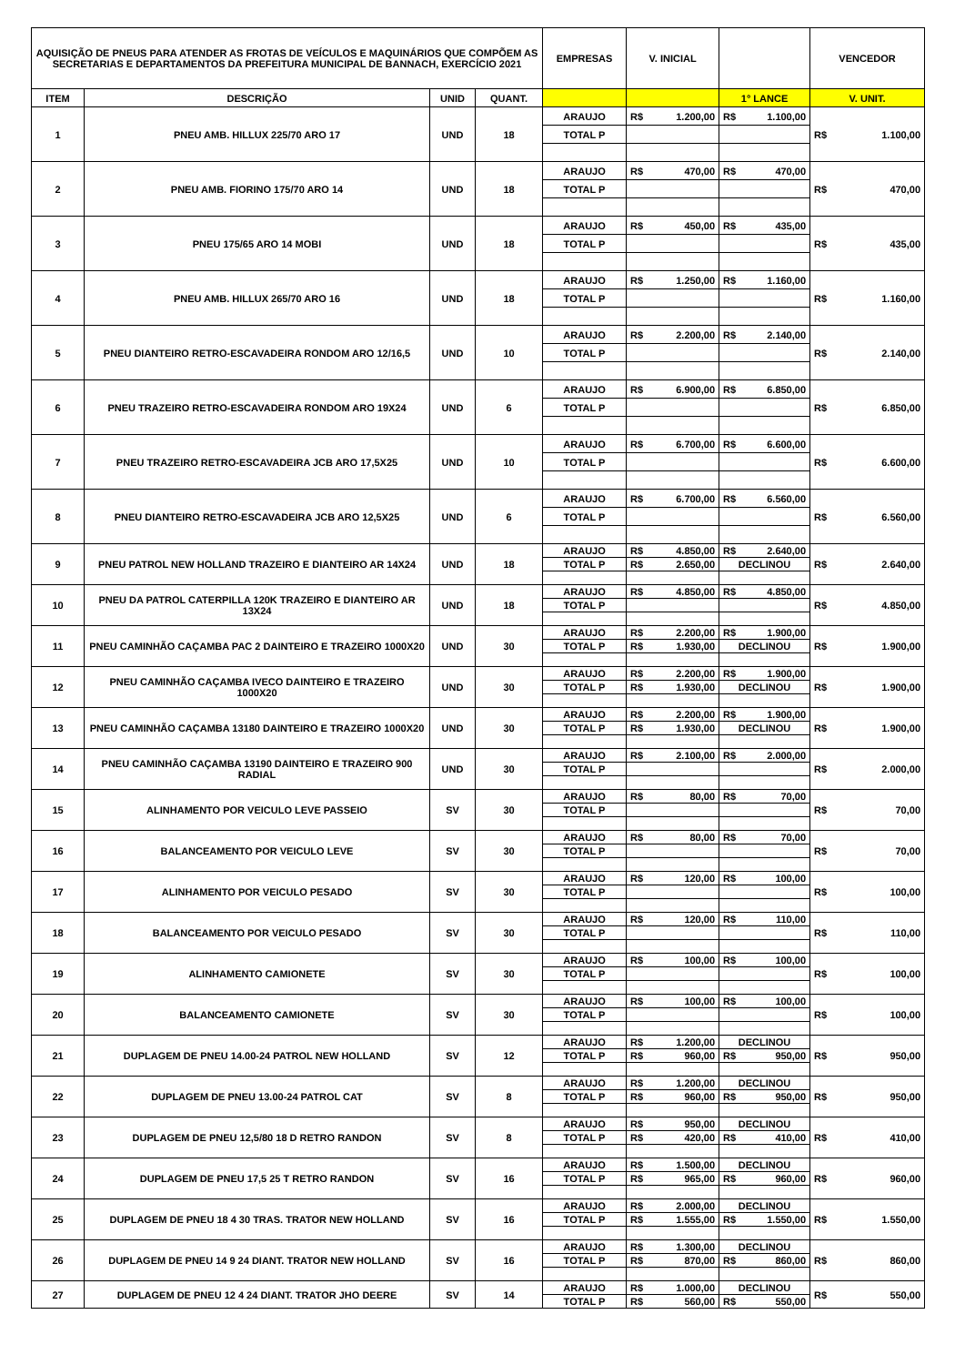| AQUISIÇÃO DE PNEUS PARA ATENDER AS FROTAS DE VEÍCULOS E MAQUINÁRIOS QUE COMPÕEM AS SECRETARIAS E DEPARTAMENTOS DA PREFEITURA MUNICIPAL DE BANNACH, EXERCÍCIO 2021 | | | | EMPRESAS | V. INICIAL | | VENCEDOR |
| ITEM | DESCRIÇÃO | UNID | QUANT. | | | 1° LANCE | V. UNIT. |
| 1 | PNEU AMB. HILLUX 225/70 ARO 17 | UND | 18 | ARAUJO | R$ 1.200,00 | R$ 1.100,00 | R$ 1.100,00 |
| | | | | TOTAL P | | | |
| 2 | PNEU AMB. FIORINO 175/70 ARO 14 | UND | 18 | ARAUJO | R$ 470,00 | R$ 470,00 | R$ 470,00 |
| | | | | TOTAL P | | | |
| 3 | PNEU 175/65 ARO 14 MOBI | UND | 18 | ARAUJO | R$ 450,00 | R$ 435,00 | R$ 435,00 |
| | | | | TOTAL P | | | |
| 4 | PNEU AMB. HILLUX 265/70 ARO 16 | UND | 18 | ARAUJO | R$ 1.250,00 | R$ 1.160,00 | R$ 1.160,00 |
| | | | | TOTAL P | | | |
| 5 | PNEU DIANTEIRO RETRO-ESCAVADEIRA RONDOM ARO 12/16,5 | UND | 10 | ARAUJO | R$ 2.200,00 | R$ 2.140,00 | R$ 2.140,00 |
| | | | | TOTAL P | | | |
| 6 | PNEU TRAZEIRO RETRO-ESCAVADEIRA RONDOM ARO 19X24 | UND | 6 | ARAUJO | R$ 6.900,00 | R$ 6.850,00 | R$ 6.850,00 |
| | | | | TOTAL P | | | |
| 7 | PNEU TRAZEIRO RETRO-ESCAVADEIRA JCB ARO 17,5X25 | UND | 10 | ARAUJO | R$ 6.700,00 | R$ 6.600,00 | R$ 6.600,00 |
| | | | | TOTAL P | | | |
| 8 | PNEU DIANTEIRO RETRO-ESCAVADEIRA JCB ARO 12,5X25 | UND | 6 | ARAUJO | R$ 6.700,00 | R$ 6.560,00 | R$ 6.560,00 |
| | | | | TOTAL P | | | |
| 9 | PNEU PATROL NEW HOLLAND TRAZEIRO E DIANTEIRO AR 14X24 | UND | 18 | ARAUJO | R$ 4.850,00 | R$ 2.640,00 | R$ 2.640,00 |
| | | | | TOTAL P | R$ 2.650,00 | DECLINOU | |
| 10 | PNEU DA PATROL CATERPILLA 120K TRAZEIRO E DIANTEIRO AR 13X24 | UND | 18 | ARAUJO | R$ 4.850,00 | R$ 4.850,00 | R$ 4.850,00 |
| | | | | TOTAL P | | | |
| 11 | PNEU CAMINHÃO CAÇAMBA PAC 2 DAINTEIRO E TRAZEIRO 1000X20 | UND | 30 | ARAUJO | R$ 2.200,00 | R$ 1.900,00 | R$ 1.900,00 |
| | | | | TOTAL P | R$ 1.930,00 | DECLINOU | |
| 12 | PNEU CAMINHÃO CAÇAMBA IVECO DAINTEIRO E TRAZEIRO 1000X20 | UND | 30 | ARAUJO | R$ 2.200,00 | R$ 1.900,00 | R$ 1.900,00 |
| | | | | TOTAL P | R$ 1.930,00 | DECLINOU | |
| 13 | PNEU CAMINHÃO CAÇAMBA 13180 DAINTEIRO E TRAZEIRO 1000X20 | UND | 30 | ARAUJO | R$ 2.200,00 | R$ 1.900,00 | R$ 1.900,00 |
| | | | | TOTAL P | R$ 1.930,00 | DECLINOU | |
| 14 | PNEU CAMINHÃO CAÇAMBA 13190 DAINTEIRO E TRAZEIRO 900 RADIAL | UND | 30 | ARAUJO | R$ 2.100,00 | R$ 2.000,00 | R$ 2.000,00 |
| | | | | TOTAL P | | | |
| 15 | ALINHAMENTO POR VEICULO LEVE PASSEIO | SV | 30 | ARAUJO | R$ 80,00 | R$ 70,00 | R$ 70,00 |
| | | | | TOTAL P | | | |
| 16 | BALANCEAMENTO POR VEICULO LEVE | SV | 30 | ARAUJO | R$ 80,00 | R$ 70,00 | R$ 70,00 |
| | | | | TOTAL P | | | |
| 17 | ALINHAMENTO POR VEICULO PESADO | SV | 30 | ARAUJO | R$ 120,00 | R$ 100,00 | R$ 100,00 |
| | | | | TOTAL P | | | |
| 18 | BALANCEAMENTO POR VEICULO PESADO | SV | 30 | ARAUJO | R$ 120,00 | R$ 110,00 | R$ 110,00 |
| | | | | TOTAL P | | | |
| 19 | ALINHAMENTO CAMIONETE | SV | 30 | ARAUJO | R$ 100,00 | R$ 100,00 | R$ 100,00 |
| | | | | TOTAL P | | | |
| 20 | BALANCEAMENTO CAMIONETE | SV | 30 | ARAUJO | R$ 100,00 | R$ 100,00 | R$ 100,00 |
| | | | | TOTAL P | | | |
| 21 | DUPLAGEM DE PNEU 14.00-24 PATROL NEW HOLLAND | SV | 12 | ARAUJO | R$ 1.200,00 | DECLINOU | R$ 950,00 |
| | | | | TOTAL P | R$ 960,00 | R$ 950,00 | |
| 22 | DUPLAGEM DE PNEU 13.00-24 PATROL CAT | SV | 8 | ARAUJO | R$ 1.200,00 | DECLINOU | R$ 950,00 |
| | | | | TOTAL P | R$ 960,00 | R$ 950,00 | |
| 23 | DUPLAGEM DE PNEU 12,5/80 18 D RETRO RANDON | SV | 8 | ARAUJO | R$ 950,00 | DECLINOU | R$ 410,00 |
| | | | | TOTAL P | R$ 420,00 | R$ 410,00 | |
| 24 | DUPLAGEM DE PNEU 17,5 25 T RETRO RANDON | SV | 16 | ARAUJO | R$ 1.500,00 | DECLINOU | R$ 960,00 |
| | | | | TOTAL P | R$ 965,00 | R$ 960,00 | |
| 25 | DUPLAGEM DE PNEU 18 4 30 TRAS. TRATOR NEW HOLLAND | SV | 16 | ARAUJO | R$ 2.000,00 | DECLINOU | R$ 1.550,00 |
| | | | | TOTAL P | R$ 1.555,00 | R$ 1.550,00 | |
| 26 | DUPLAGEM DE PNEU 14 9 24 DIANT. TRATOR NEW HOLLAND | SV | 16 | ARAUJO | R$ 1.300,00 | DECLINOU | R$ 860,00 |
| | | | | TOTAL P | R$ 870,00 | R$ 860,00 | |
| 27 | DUPLAGEM DE PNEU 12 4 24 DIANT. TRATOR JHO DEERE | SV | 14 | ARAUJO | R$ 1.000,00 | DECLINOU | R$ 550,00 |
| | | | | TOTAL P | R$ 560,00 | R$ 550,00 | |